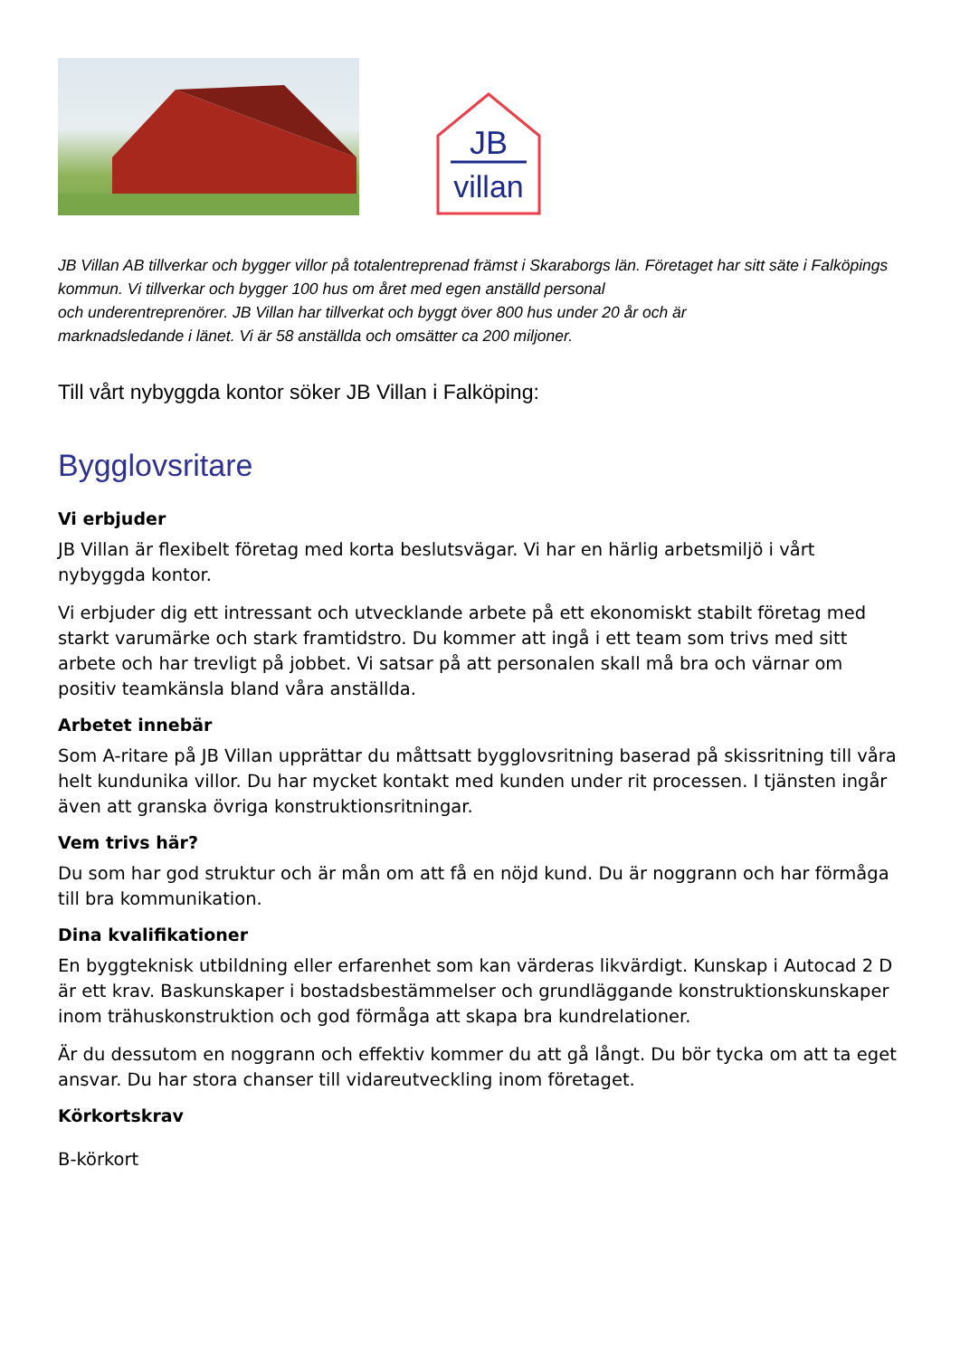JB
villan
JB Villan AB tillverkar och bygger villor på totalentreprenad främst i Skaraborgs län. Företaget har sitt säte i Falköpings kommun. Vi tillverkar och bygger 100 hus om året med egen anställd personal
och underentreprenörer. JB Villan har tillverkat och byggt över 800 hus under 20 år och är
marknadsledande i länet. Vi är 58 anställda och omsätter ca 200 miljoner.
Till vårt nybyggda kontor söker JB Villan i Falköping:
Bygglovsritare
Vi erbjuder
JB Villan är flexibelt företag med korta beslutsvägar. Vi har en härlig arbetsmiljö i vårt nybyggda kontor.
Vi erbjuder dig ett intressant och utvecklande arbete på ett ekonomiskt stabilt företag med starkt varumärke och stark framtidstro. Du kommer att ingå i ett team som trivs med sitt arbete och har trevligt på jobbet. Vi satsar på att personalen skall må bra och värnar om positiv teamkänsla bland våra anställda.
Arbetet innebär
Som A-ritare på JB Villan upprättar du måttsatt bygglovsritning baserad på skissritning till våra helt kundunika villor. Du har mycket kontakt med kunden under rit processen. I tjänsten ingår även att granska övriga konstruktionsritningar.
Vem trivs här?
Du som har god struktur och är mån om att få en nöjd kund. Du är noggrann och har förmåga till bra kommunikation.
Dina kvalifikationer
En byggteknisk utbildning eller erfarenhet som kan värderas likvärdigt. Kunskap i Autocad 2 D är ett krav. Baskunskaper i bostadsbestämmelser och grundläggande konstruktionskunskaper inom trähuskonstruktion och god förmåga att skapa bra kundrelationer.
Är du dessutom en noggrann och effektiv kommer du att gå långt. Du bör tycka om att ta eget ansvar. Du har stora chanser till vidareutveckling inom företaget.
Körkortskrav
B-körkort